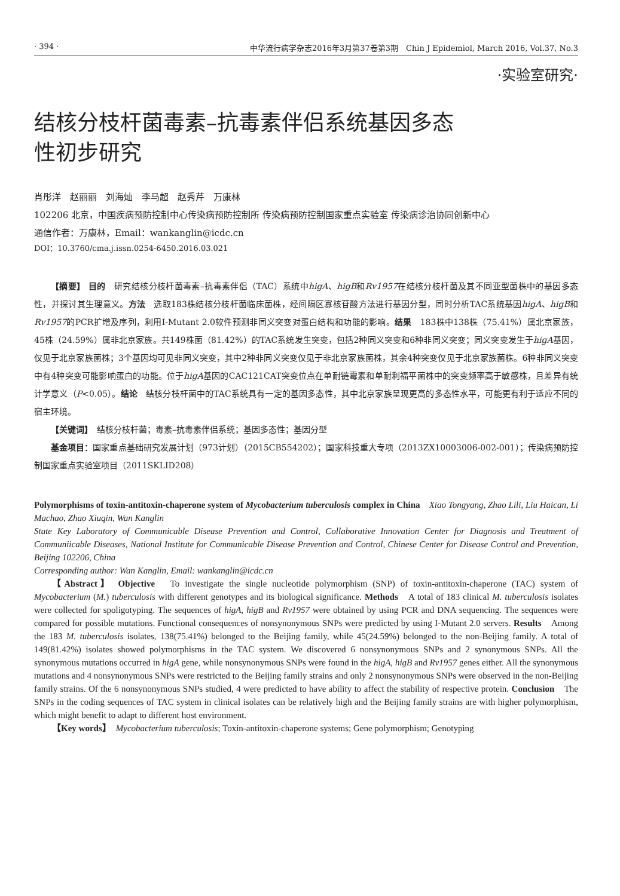· 394 · 中华流行病学杂志2016年3月第37卷第3期　Chin J Epidemiol, March 2016, Vol.37, No.3
·实验室研究·
结核分枝杆菌毒素–抗毒素伴侣系统基因多态性初步研究
肖彤洋　赵丽丽　刘海灿　李马超　赵秀芹　万康林
102206 北京，中国疾病预防控制中心传染病预防控制所 传染病预防控制国家重点实验室 传染病诊治协同创新中心
通信作者：万康林，Email：wankanglin@icdc.cn
DOI：10.3760/cma.j.issn.0254-6450.2016.03.021
【摘要】 目的　研究结核分枝杆菌毒素–抗毒素伴侣（TAC）系统中higA、higB和Rv1957在结核分枝杆菌及其不同亚型菌株中的基因多态性，并探讨其生理意义。方法　选取183株结核分枝杆菌临床菌株，经间隔区寡核苷酸方法进行基因分型，同时分析TAC系统基因higA、higB和Rv1957的PCR扩增及序列，利用I-Mutant 2.0软件预测非同义突变对蛋白结构和功能的影响。结果　183株中138株（75.41%）属北京家族，45株（24.59%）属非北京家族。共149株菌（81.42%）的TAC系统发生突变，包括2种同义突变和6种非同义突变；同义突变发生于higA基因，仅见于北京家族菌株；3个基因均可见非同义突变，其中2种非同义突变仅见于非北京家族菌株，其余4种突变仅见于北京家族菌株。6种非同义突变中有4种突变可能影响蛋白的功能。位于higA基因的CAC121CAT突变位点在单耐链霉素和单耐利福平菌株中的突变频率高于敏感株，且差异有统计学意义（P<0.05）。结论　结核分枝杆菌中的TAC系统具有一定的基因多态性，其中北京家族呈现更高的多态性水平，可能更有利于适应不同的宿主环境。
【关键词】　结核分枝杆菌；毒素–抗毒素伴侣系统；基因多态性；基因分型
基金项目：国家重点基础研究发展计划（973计划）（2015CB554202）；国家科技重大专项（2013ZX10003006-002-001）；传染病预防控制国家重点实验室项目（2011SKLID208）
Polymorphisms of toxin-antitoxin-chaperone system of Mycobacterium tuberculosis complex in China　Xiao Tongyang, Zhao Lili, Liu Haican, Li Machao, Zhao Xiuqin, Wan Kanglin
State Key Laboratory of Communicable Disease Prevention and Control, Collaborative Innovation Center for Diagnosis and Treatment of Communiicable Diseases, National Institute for Communicable Disease Prevention and Control, Chinese Center for Disease Control and Prevention, Beijing 102206, China
Corresponding author: Wan Kanglin, Email: wankanglin@icdc.cn
【Abstract】 Objective　To investigate the single nucleotide polymorphism (SNP) of toxin-antitoxin-chaperone (TAC) system of Mycobacterium (M.) tuberculosis with different genotypes and its biological significance. Methods　A total of 183 clinical M. tuberculosis isolates were collected for spoligotyping. The sequences of higA, higB and Rv1957 were obtained by using PCR and DNA sequencing. The sequences were compared for possible mutations. Functional consequences of nonsynonymous SNPs were predicted by using I-Mutant 2.0 servers. Results　Among the 183 M. tuberculosis isolates, 138(75.41%) belonged to the Beijing family, while 45(24.59%) belonged to the non-Beijing family. A total of 149(81.42%) isolates showed polymorphisms in the TAC system. We discovered 6 nonsynonymous SNPs and 2 synonymous SNPs. All the synonymous mutations occurred in higA gene, while nonsynonymous SNPs were found in the higA, higB and Rv1957 genes either. All the synonymous mutations and 4 nonsynonymous SNPs were restricted to the Beijing family strains and only 2 nonsynonymous SNPs were observed in the non-Beijing family strains. Of the 6 nonsynonymous SNPs studied, 4 were predicted to have ability to affect the stability of respective protein. Conclusion　The SNPs in the coding sequences of TAC system in clinical isolates can be relatively high and the Beijing family strains are with higher polymorphism, which might benefit to adapt to different host environment.
【Key words】　Mycobacterium tuberculosis; Toxin-antitoxin-chaperone systems; Gene polymorphism; Genotyping